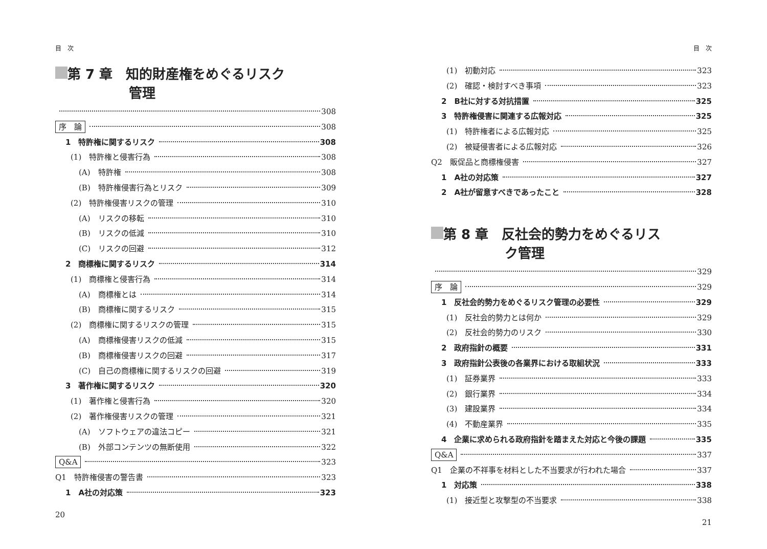目　次
第 7 章　知的財産権をめぐるリスク
管理
308
序　論 308
1　特許権に関するリスク 308
(1)　特許権と侵害行為 308
(A)　特許権 308
(B)　特許権侵害行為とリスク 309
(2)　特許権侵害リスクの管理 310
(A)　リスクの移転 310
(B)　リスクの低減 310
(C)　リスクの回避 312
2　商標権に関するリスク 314
(1)　商標権と侵害行為 314
(A)　商標権とは 314
(B)　商標権に関するリスク 315
(2)　商標権に関するリスクの管理 315
(A)　商標権侵害リスクの低減 315
(B)　商標権侵害リスクの回避 317
(C)　自己の商標権に関するリスクの回避 319
3　著作権に関するリスク 320
(1)　著作権と侵害行為 320
(2)　著作権侵害リスクの管理 321
(A)　ソフトウェアの違法コピー 321
(B)　外部コンテンツの無断使用 322
Q&A 323
Q1　特許権侵害の警告書 323
1　A社の対応策 323
20
目　次
(1)　初動対応 323
(2)　確認・検討すべき事項 323
2　B社に対する対抗措置 325
3　特許権侵害に関連する広報対応 325
(1)　特許権者による広報対応 325
(2)　被疑侵害者による広報対応 326
Q2　販促品と商標権侵害 327
1　A社の対応策 327
2　A社が留意すべきであったこと 328
第 8 章　反社会的勢力をめぐるリス
ク管理
329
序　論 329
1　反社会的勢力をめぐるリスク管理の必要性 329
(1)　反社会的勢力とは何か 329
(2)　反社会的勢力のリスク 330
2　政府指針の概要 331
3　政府指針公表後の各業界における取組状況 333
(1)　証券業界 333
(2)　銀行業界 334
(3)　建設業界 334
(4)　不動産業界 335
4　企業に求められる政府指針を踏まえた対応と今後の課題 335
Q&A 337
Q1　企業の不祥事を材料とした不当要求が行われた場合 337
1　対応策 338
(1)　接近型と攻撃型の不当要求 338
21